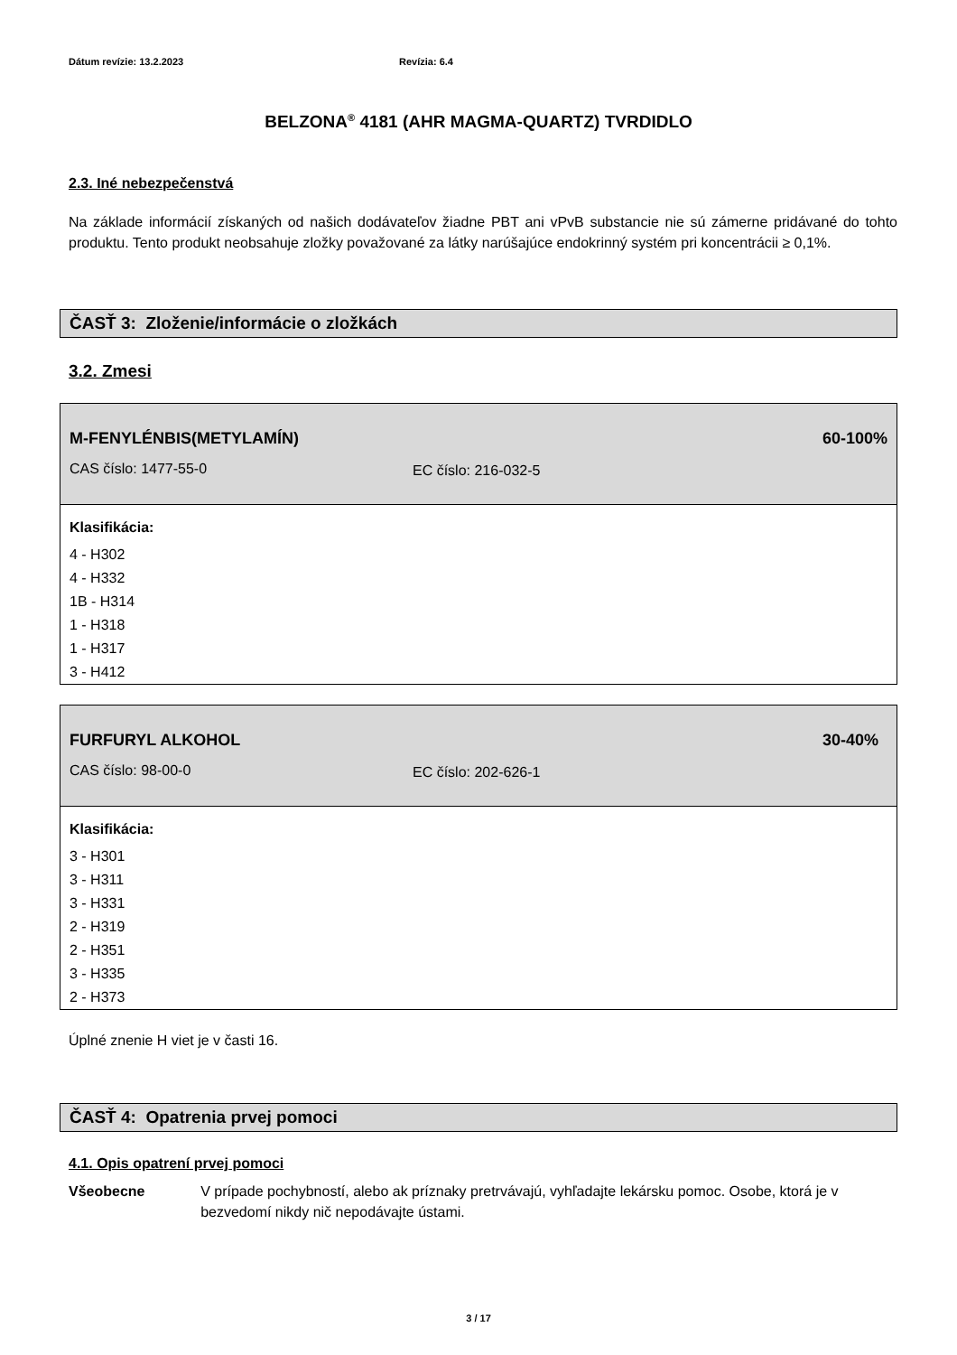Dátum revízie: 13.2.2023 Revízia: 6.4
BELZONA<sup>®</sup> 4181 (AHR MAGMA-QUARTZ) TVRDIDLO
2.3. Iné nebezpečenstvá
Na základe informácií získaných od našich dodávateľov žiadne PBT ani vPvB substancie nie sú zámerne pridávané do tohto produktu. Tento produkt neobsahuje zložky považované za látky narúšajúce endokrinný systém pri koncentrácii ≥ 0,1%.
ČASŤ 3: Zloženie/informácie o zložkách
3.2. Zmesi
| M-FENYLÉNBIS(METYLAMÍN) | | 60-100% |
| CAS číslo: 1477-55-0 | EC číslo: 216-032-5 | |
| Klasifikácia: | | |
| 4 - H302 4 - H332 1B - H314 1 - H318 1 - H317 3 - H412 | | |
| FURFURYL ALKOHOL | | 30-40% |
| CAS číslo: 98-00-0 | EC číslo: 202-626-1 | |
| Klasifikácia: | | |
| 3 - H301 3 - H311 3 - H331 2 - H319 2 - H351 3 - H335 2 - H373 | | |
Úplné znenie H viet je v časti 16.
ČASŤ 4: Opatrenia prvej pomoci
4.1. Opis opatrení prvej pomoci
Všeobecne V prípade pochybností, alebo ak príznaky pretrvávajú, vyhľadajte lekársku pomoc. Osobe, ktorá je v bezvedomí nikdy nič nepodávajte ústami.
3 / 17